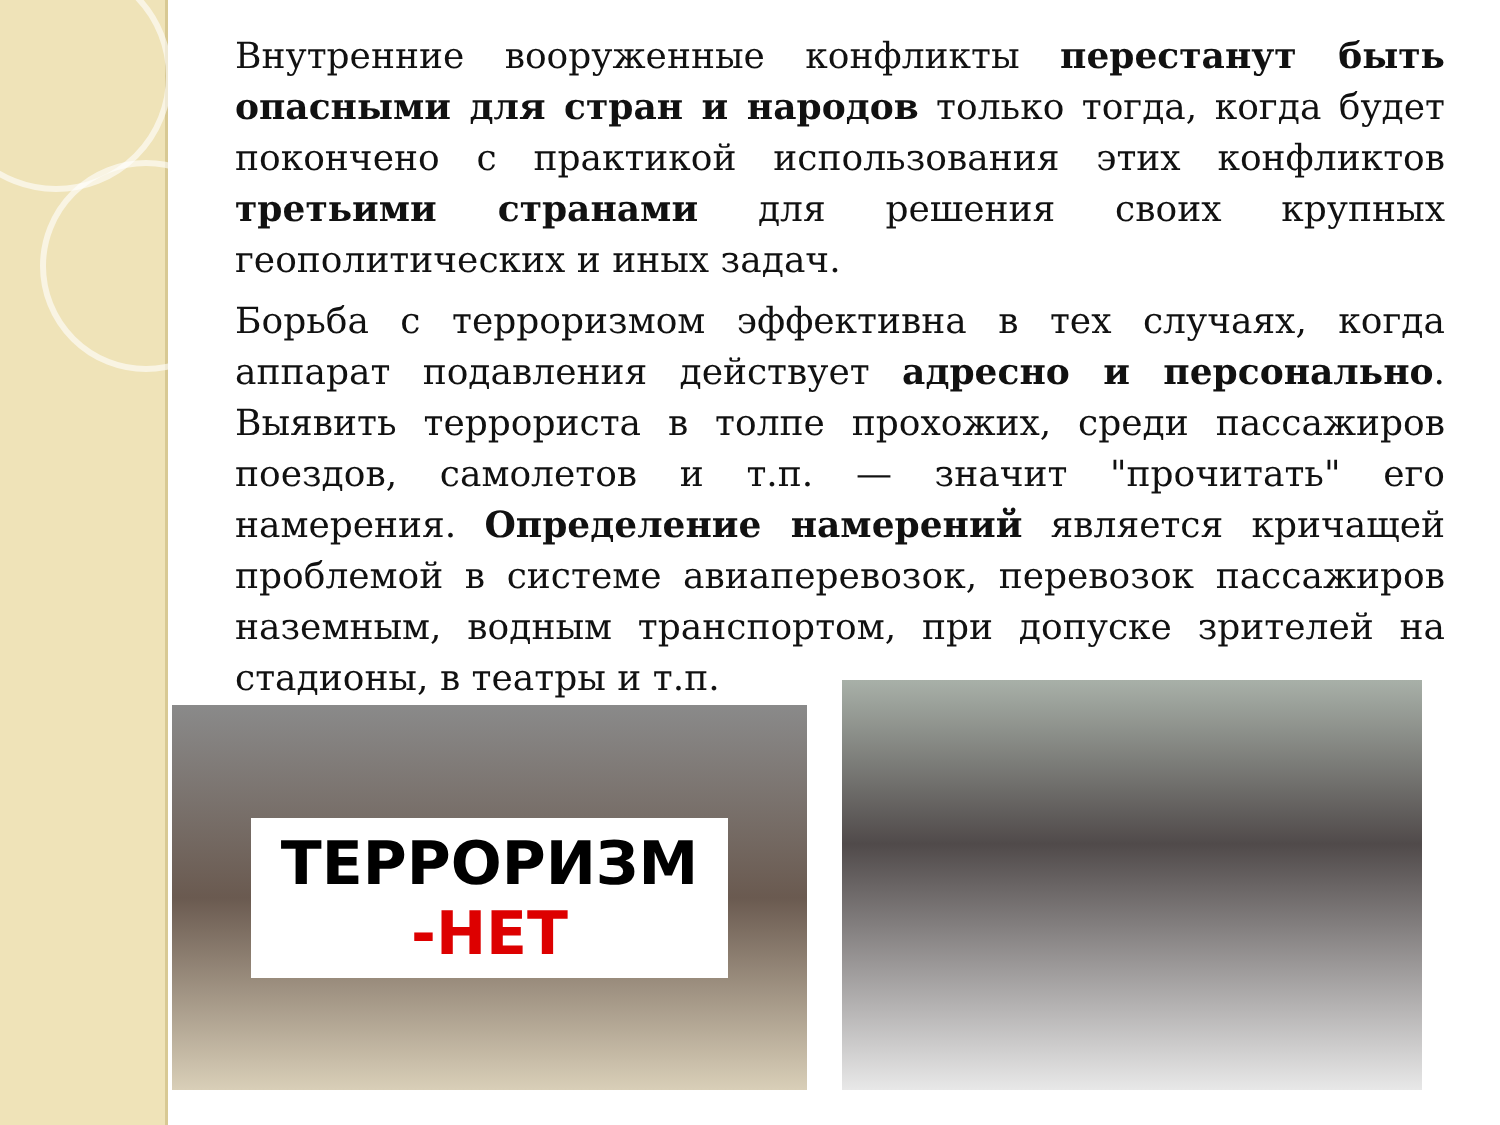Внутренние вооруженные конфликты перестанут быть опасными для стран и народов только тогда, когда будет покончено с практикой использования этих конфликтов третьими странами для решения своих крупных геополитических и иных задач.
Борьба с терроризмом эффективна в тех случаях, когда аппарат подавления действует адресно и персонально. Выявить террориста в толпе прохожих, среди пассажиров поездов, самолетов и т.п. — значит "прочитать" его намерения. Определение намерений является кричащей проблемой в системе авиаперевозок, перевозок пассажиров наземным, водным транспортом, при допуске зрителей на стадионы, в театры и т.п.
ТЕРРОРИЗМ
-НЕТ